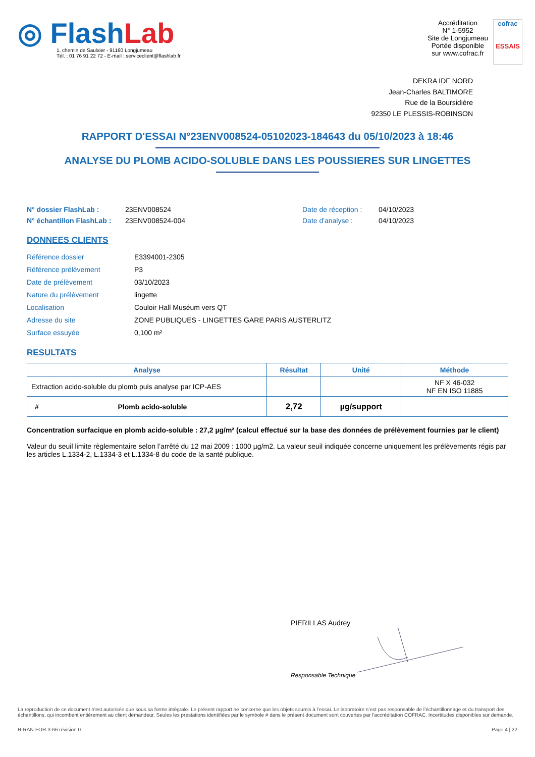◎ FlashLab
1, chemin de Saulxier - 91160 Longjumeau
Tél. : 01 76 91 22 72 - E-mail : serviceclient@flashlab.fr
Accréditation
N° 1-5952
Site de Longjumeau
Portée disponible
sur www.cofrac.fr
cofrac
ESSAIS
DEKRA IDF NORD
Jean-Charles BALTIMORE
Rue de la Boursidière
92350 LE PLESSIS-ROBINSON
RAPPORT D'ESSAI N°23ENV008524-05102023-184643 du 05/10/2023 à 18:46
ANALYSE DU PLOMB ACIDO-SOLUBLE DANS LES POUSSIERES SUR LINGETTES
N° dossier FlashLab :
N° échantillon FlashLab :
23ENV008524
23ENV008524-004
Date de réception :
Date d'analyse :
04/10/2023
04/10/2023
DONNEES CLIENTS
| Référence dossier | E3394001-2305 |
| Référence prélèvement | P3 |
| Date de prélèvement | 03/10/2023 |
| Nature du prélèvement | lingette |
| Localisation | Couloir Hall Muséum vers QT |
| Adresse du site | ZONE PUBLIQUES - LINGETTES GARE PARIS AUSTERLITZ |
| Surface essuyée | 0,100 m² |
RESULTATS
| Analyse | Résultat | Unité | Méthode |
| --- | --- | --- | --- |
| Extraction acido-soluble du plomb puis analyse par ICP-AES | | | NF X 46-032 NF EN ISO 11885 |
| # Plomb acido-soluble | 2,72 | µg/support | |
Concentration surfacique en plomb acido-soluble : 27,2 µg/m² (calcul effectué sur la base des données de prélèvement fournies par le client)
Valeur du seuil limite règlementaire selon l’arrêté du 12 mai 2009 : 1000 µg/m2. La valeur seuil indiquée concerne uniquement les prélèvements régis par les articles L.1334-2, L.1334-3 et L.1334-8 du code de la santé publique.
PIERILLAS Audrey
Responsable Technique
La reproduction de ce document n’est autorisée que sous sa forme intégrale. Le présent rapport ne concerne que les objets soumis à l’essai. Le laboratoire n’est pas responsable de l’échantillonnage et du transport des échantillons, qui incombent entièrement au client demandeur. Seules les prestations identifiées par le symbole # dans le présent document sont couvertes par l’accréditation COFRAC. Incertitudes disponibles sur demande.
R-RAN-FOR-3-66 révision 0 Page 4 | 22